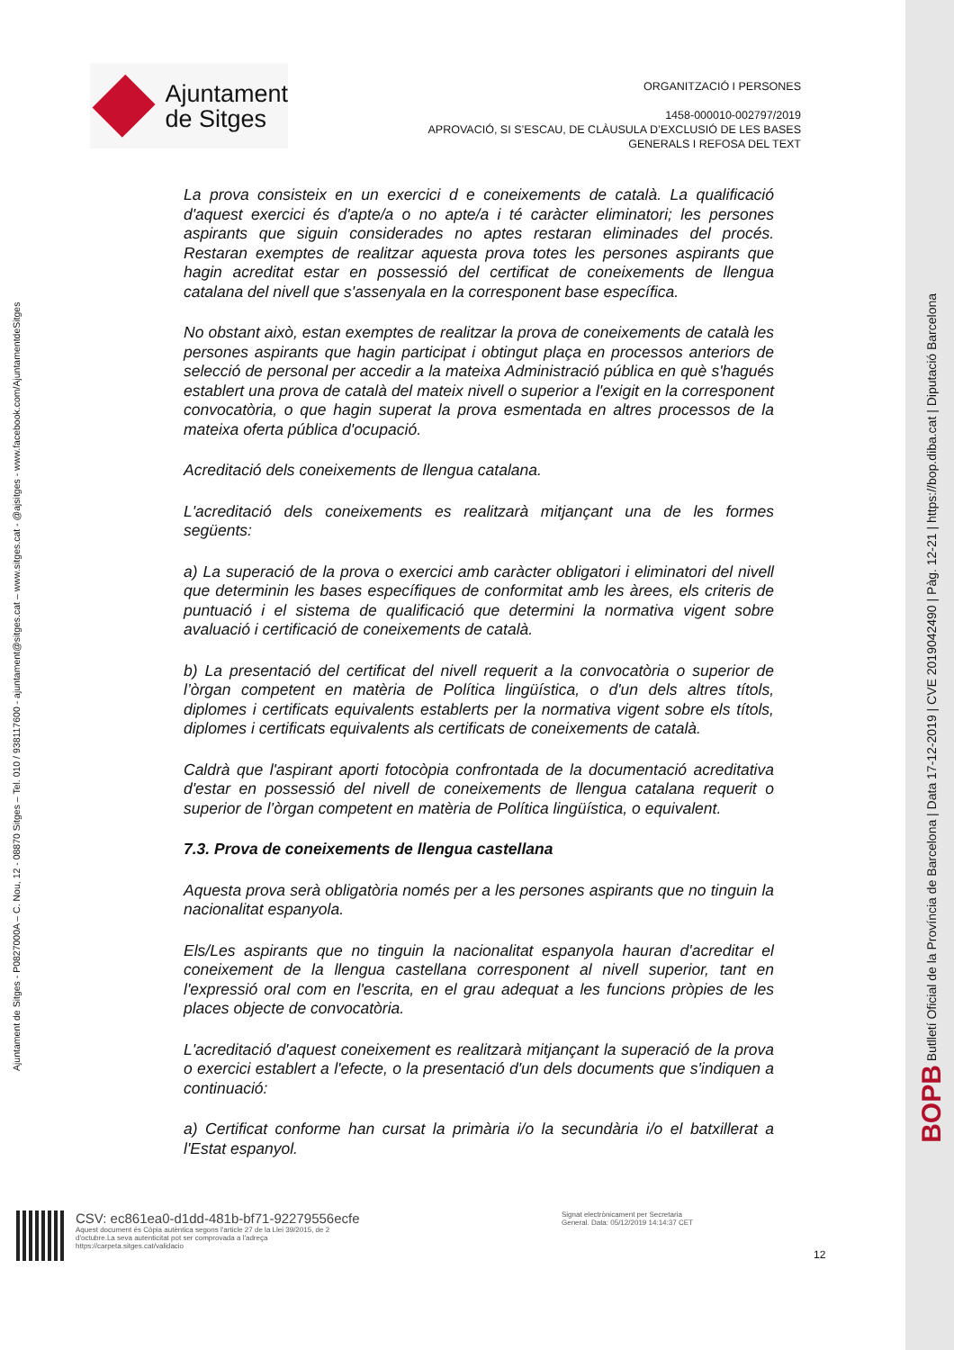BOPB Butlletí Oficial de la Província de Barcelona | Data 17-12-2019 | CVE 2019042490 | Pàg. 12-21 | https://bop.diba.cat | Diputació Barcelona
Ajuntament de Sitges - P0827000A – C. Nou, 12 - 08870 Sitges – Tel. 010 / 938117600 - ajuntament@sitges.cat – www.sitges.cat - @ajsitges - www.facebook.com/AjuntamentdeSitges
Ajuntament
de Sitges
ORGANITZACIÓ I PERSONES
1458-000010-002797/2019
APROVACIÓ, SI S’ESCAU, DE CLÀUSULA D’EXCLUSIÓ DE LES BASES
GENERALS I REFOSA DEL TEXT
La prova consisteix en un exercici d e coneixements de català. La qualificació d'aquest exercici és d'apte/a o no apte/a i té caràcter eliminatori; les persones aspirants que siguin considerades no aptes restaran eliminades del procés. Restaran exemptes de realitzar aquesta prova totes les persones aspirants que hagin acreditat estar en possessió del certificat de coneixements de llengua catalana del nivell que s'assenyala en la corresponent base específica.
No obstant això, estan exemptes de realitzar la prova de coneixements de català les persones aspirants que hagin participat i obtingut plaça en processos anteriors de selecció de personal per accedir a la mateixa Administració pública en què s'hagués establert una prova de català del mateix nivell o superior a l'exigit en la corresponent convocatòria, o que hagin superat la prova esmentada en altres processos de la mateixa oferta pública d'ocupació.
Acreditació dels coneixements de llengua catalana.
L'acreditació dels coneixements es realitzarà mitjançant una de les formes següents:
a) La superació de la prova o exercici amb caràcter obligatori i eliminatori del nivell que determinin les bases específiques de conformitat amb les àrees, els criteris de puntuació i el sistema de qualificació que determini la normativa vigent sobre avaluació i certificació de coneixements de català.
b) La presentació del certificat del nivell requerit a la convocatòria o superior de l’òrgan competent en matèria de Política lingüística, o d'un dels altres títols, diplomes i certificats equivalents establerts per la normativa vigent sobre els títols, diplomes i certificats equivalents als certificats de coneixements de català.
Caldrà que l'aspirant aporti fotocòpia confrontada de la documentació acreditativa d'estar en possessió del nivell de coneixements de llengua catalana requerit o superior de l’òrgan competent en matèria de Política lingüística, o equivalent.
7.3. Prova de coneixements de llengua castellana
Aquesta prova serà obligatòria només per a les persones aspirants que no tinguin la nacionalitat espanyola.
Els/Les aspirants que no tinguin la nacionalitat espanyola hauran d'acreditar el coneixement de la llengua castellana corresponent al nivell superior, tant en l'expressió oral com en l'escrita, en el grau adequat a les funcions pròpies de les places objecte de convocatòria.
L'acreditació d'aquest coneixement es realitzarà mitjançant la superació de la prova o exercici establert a l'efecte, o la presentació d'un dels documents que s'indiquen a continuació:
a) Certificat conforme han cursat la primària i/o la secundària i/o el batxillerat a l'Estat espanyol.
CSV: ec861ea0-d1dd-481b-bf71-92279556ecfe
Aquest document és Còpia autèntica segons l'article 27 de la Llei 39/2015, de 2
d'octubre.La seva autenticitat pot ser comprovada a l'adreça
https://carpeta.sitges.cat/validacio
Signat electrònicament per Secretaria
General. Data: 05/12/2019 14:14:37 CET
12